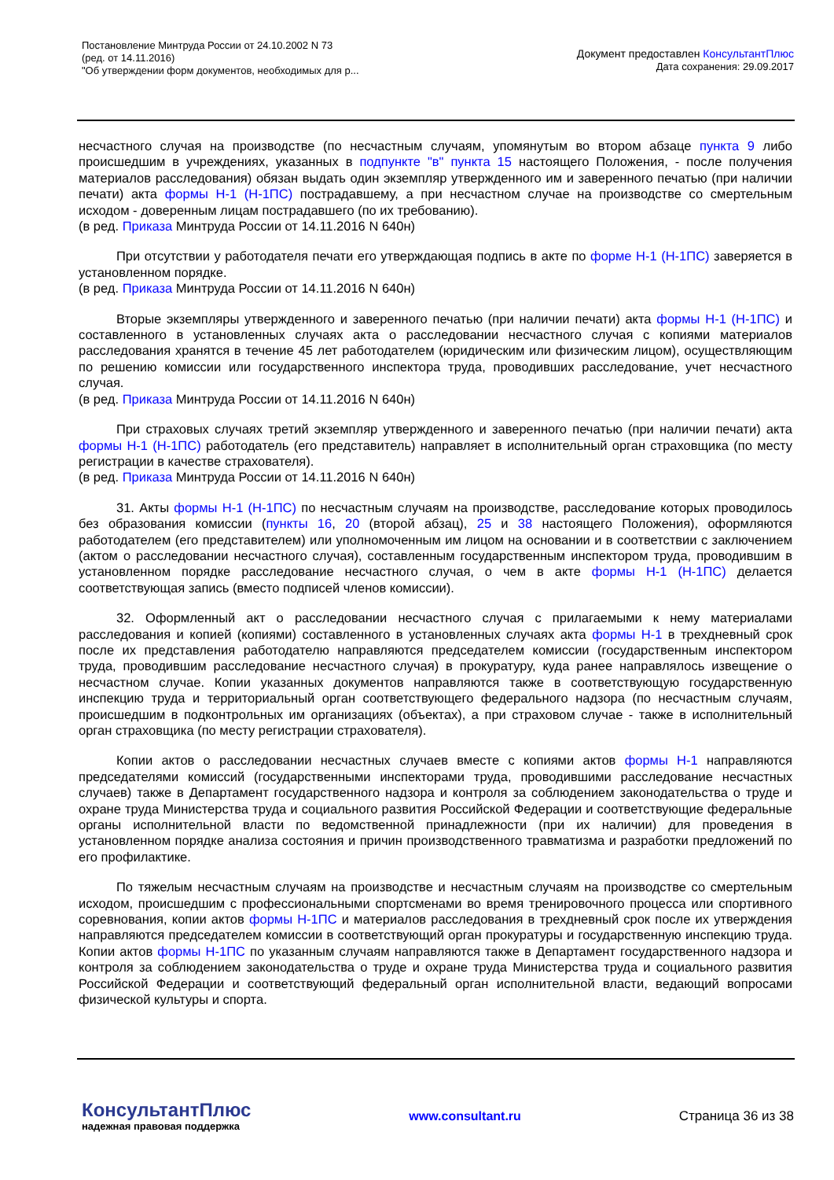Постановление Минтруда России от 24.10.2002 N 73
(ред. от 14.11.2016)
"Об утверждении форм документов, необходимых для р...
Документ предоставлен КонсультантПлюс
Дата сохранения: 29.09.2017
несчастного случая на производстве (по несчастным случаям, упомянутым во втором абзаце пункта 9 либо происшедшим в учреждениях, указанных в подпункте "в" пункта 15 настоящего Положения, - после получения материалов расследования) обязан выдать один экземпляр утвержденного им и заверенного печатью (при наличии печати) акта формы Н-1 (Н-1ПС) пострадавшему, а при несчастном случае на производстве со смертельным исходом - доверенным лицам пострадавшего (по их требованию).
(в ред. Приказа Минтруда России от 14.11.2016 N 640н)
При отсутствии у работодателя печати его утверждающая подпись в акте по форме Н-1 (Н-1ПС) заверяется в установленном порядке.
(в ред. Приказа Минтруда России от 14.11.2016 N 640н)
Вторые экземпляры утвержденного и заверенного печатью (при наличии печати) акта формы Н-1 (Н-1ПС) и составленного в установленных случаях акта о расследовании несчастного случая с копиями материалов расследования хранятся в течение 45 лет работодателем (юридическим или физическим лицом), осуществляющим по решению комиссии или государственного инспектора труда, проводивших расследование, учет несчастного случая.
(в ред. Приказа Минтруда России от 14.11.2016 N 640н)
При страховых случаях третий экземпляр утвержденного и заверенного печатью (при наличии печати) акта формы Н-1 (Н-1ПС) работодатель (его представитель) направляет в исполнительный орган страховщика (по месту регистрации в качестве страхователя).
(в ред. Приказа Минтруда России от 14.11.2016 N 640н)
31. Акты формы Н-1 (Н-1ПС) по несчастным случаям на производстве, расследование которых проводилось без образования комиссии (пункты 16, 20 (второй абзац), 25 и 38 настоящего Положения), оформляются работодателем (его представителем) или уполномоченным им лицом на основании и в соответствии с заключением (актом о расследовании несчастного случая), составленным государственным инспектором труда, проводившим в установленном порядке расследование несчастного случая, о чем в акте формы Н-1 (Н-1ПС) делается соответствующая запись (вместо подписей членов комиссии).
32. Оформленный акт о расследовании несчастного случая с прилагаемыми к нему материалами расследования и копией (копиями) составленного в установленных случаях акта формы Н-1 в трехдневный срок после их представления работодателю направляются председателем комиссии (государственным инспектором труда, проводившим расследование несчастного случая) в прокуратуру, куда ранее направлялось извещение о несчастном случае. Копии указанных документов направляются также в соответствующую государственную инспекцию труда и территориальный орган соответствующего федерального надзора (по несчастным случаям, происшедшим в подконтрольных им организациях (объектах), а при страховом случае - также в исполнительный орган страховщика (по месту регистрации страхователя).
Копии актов о расследовании несчастных случаев вместе с копиями актов формы Н-1 направляются председателями комиссий (государственными инспекторами труда, проводившими расследование несчастных случаев) также в Департамент государственного надзора и контроля за соблюдением законодательства о труде и охране труда Министерства труда и социального развития Российской Федерации и соответствующие федеральные органы исполнительной власти по ведомственной принадлежности (при их наличии) для проведения в установленном порядке анализа состояния и причин производственного травматизма и разработки предложений по его профилактике.
По тяжелым несчастным случаям на производстве и несчастным случаям на производстве со смертельным исходом, происшедшим с профессиональными спортсменами во время тренировочного процесса или спортивного соревнования, копии актов формы Н-1ПС и материалов расследования в трехдневный срок после их утверждения направляются председателем комиссии в соответствующий орган прокуратуры и государственную инспекцию труда. Копии актов формы Н-1ПС по указанным случаям направляются также в Департамент государственного надзора и контроля за соблюдением законодательства о труде и охране труда Министерства труда и социального развития Российской Федерации и соответствующий федеральный орган исполнительной власти, ведающий вопросами физической культуры и спорта.
КонсультантПлюс
надежная правовая поддержка
www.consultant.ru Страница 36 из 38